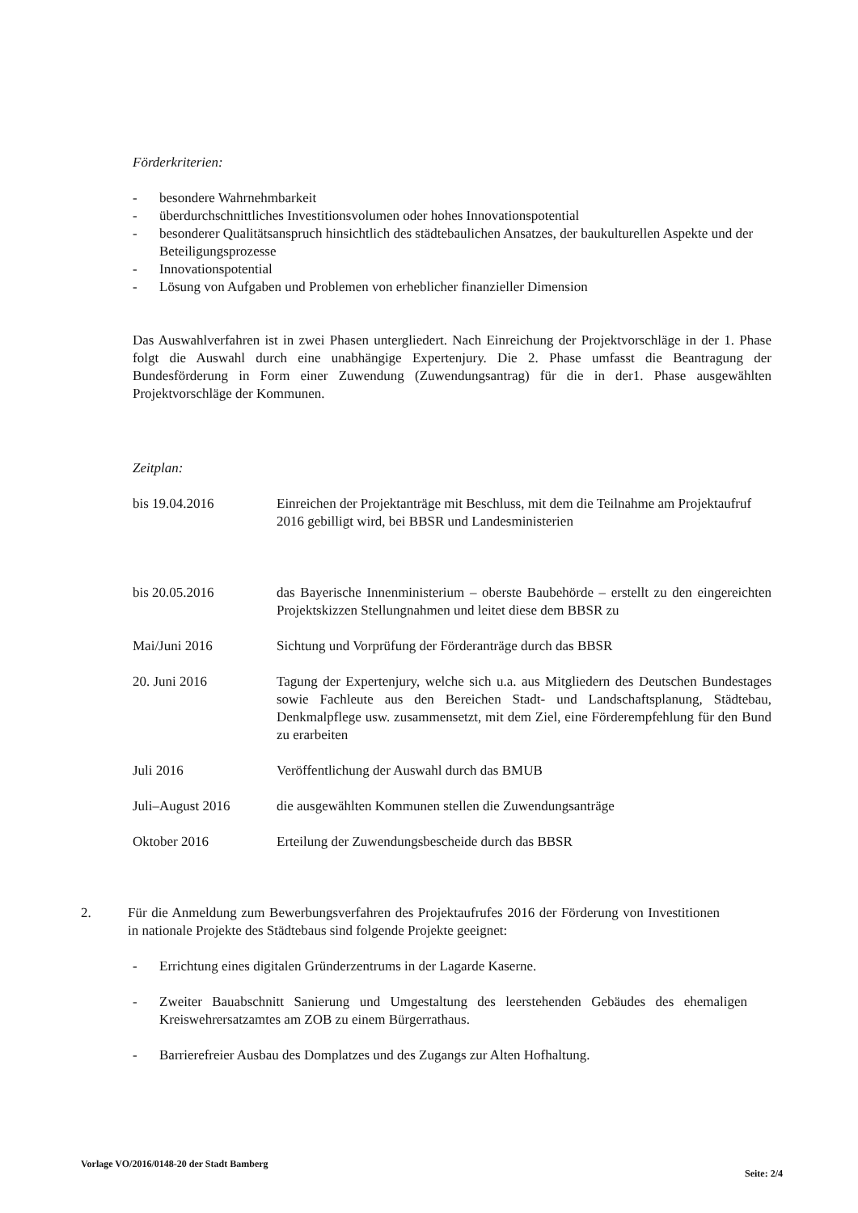Förderkriterien:
- besondere Wahrnehmbarkeit
- überdurchschnittliches Investitionsvolumen oder hohes Innovationspotential
- besonderer Qualitätsanspruch hinsichtlich des städtebaulichen Ansatzes, der baukulturellen Aspekte und der Beteiligungsprozesse
- Innovationspotential
- Lösung von Aufgaben und Problemen von erheblicher finanzieller Dimension
Das Auswahlverfahren ist in zwei Phasen untergliedert. Nach Einreichung der Projektvorschläge in der 1. Phase folgt die Auswahl durch eine unabhängige Expertenjury. Die 2. Phase umfasst die Beantragung der Bundesförderung in Form einer Zuwendung (Zuwendungsantrag) für die in der1. Phase ausgewählten Projektvorschläge der Kommunen.
Zeitplan:
| bis 19.04.2016 | Einreichen der Projektanträge mit Beschluss, mit dem die Teilnahme am Projektaufruf 2016 gebilligt wird, bei BBSR und Landesministerien |
| bis 20.05.2016 | das Bayerische Innenministerium – oberste Baubehörde – erstellt zu den eingereichten Projektskizzen Stellungnahmen und leitet diese dem BBSR zu |
| Mai/Juni 2016 | Sichtung und Vorprüfung der Förderanträge durch das BBSR |
| 20. Juni 2016 | Tagung der Expertenjury, welche sich u.a. aus Mitgliedern des Deutschen Bundestages sowie Fachleute aus den Bereichen Stadt- und Landschaftsplanung, Städtebau, Denkmalpflege usw. zusammensetzt, mit dem Ziel, eine Förderempfehlung für den Bund zu erarbeiten |
| Juli 2016 | Veröffentlichung der Auswahl durch das BMUB |
| Juli–August 2016 | die ausgewählten Kommunen stellen die Zuwendungsanträge |
| Oktober 2016 | Erteilung der Zuwendungsbescheide durch das BBSR |
2. Für die Anmeldung zum Bewerbungsverfahren des Projektaufrufes 2016 der Förderung von Investitionen in nationale Projekte des Städtebaus sind folgende Projekte geeignet:
- Errichtung eines digitalen Gründerzentrums in der Lagarde Kaserne.
- Zweiter Bauabschnitt Sanierung und Umgestaltung des leerstehenden Gebäudes des ehemaligen Kreiswehrersatzamtes am ZOB zu einem Bürgerrathaus.
- Barrierefreier Ausbau des Domplatzes und des Zugangs zur Alten Hofhaltung.
Vorlage VO/2016/0148-20 der Stadt Bamberg Seite: 2/4